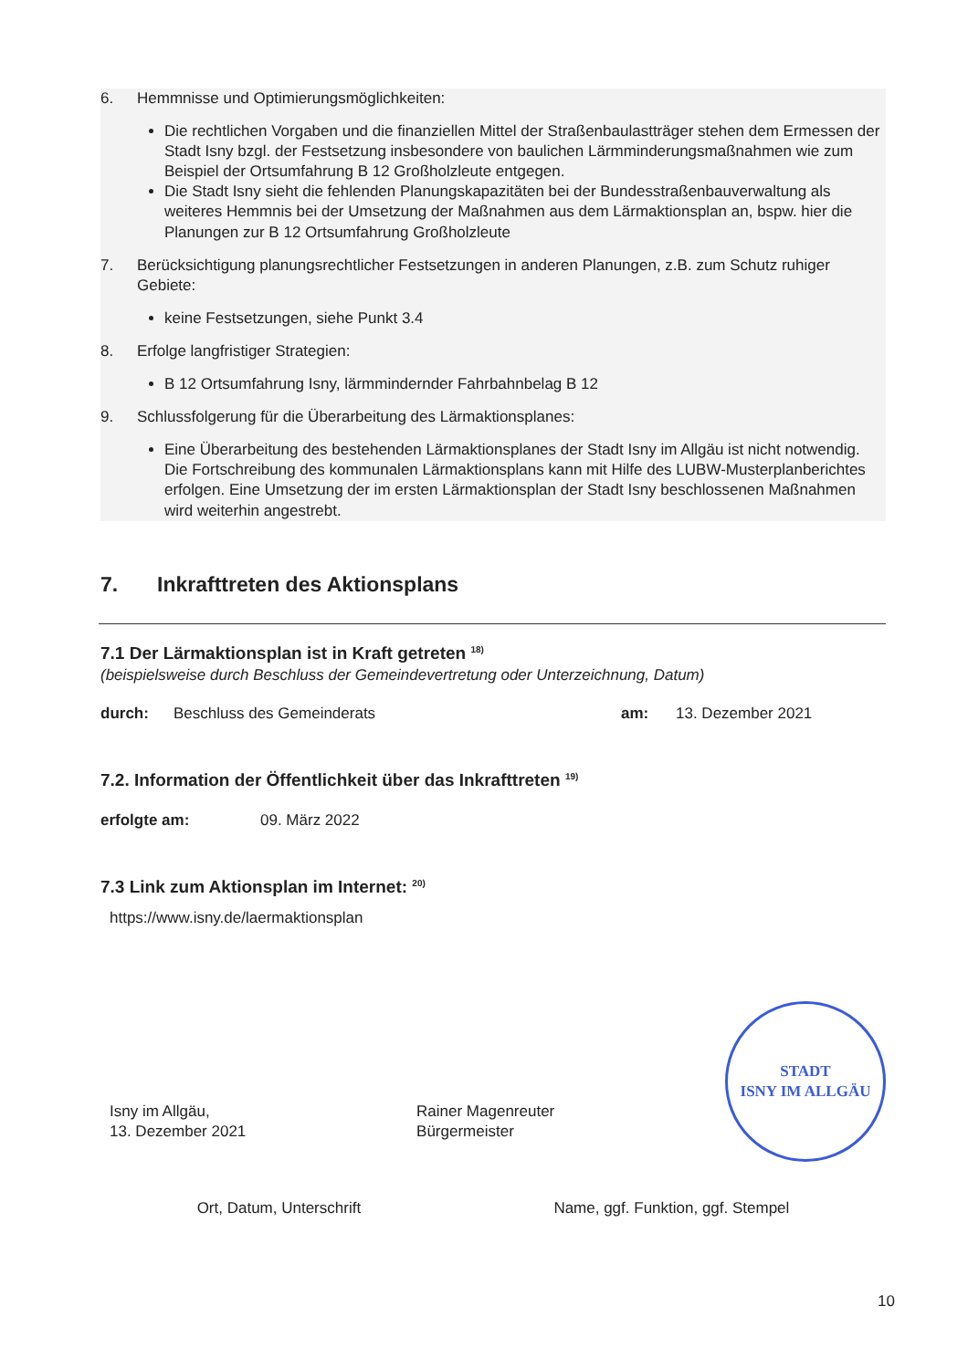6. Hemmnisse und Optimierungsmöglichkeiten:
Die rechtlichen Vorgaben und die finanziellen Mittel der Straßenbaulastträger stehen dem Ermessen der Stadt Isny bzgl. der Festsetzung insbesondere von baulichen Lärmminderungsmaßnahmen wie zum Beispiel der Ortsumfahrung B 12 Großholzleute entgegen.
Die Stadt Isny sieht die fehlenden Planungskapazitäten bei der Bundesstraßenbauverwaltung als weiteres Hemmnis bei der Umsetzung der Maßnahmen aus dem Lärmaktionsplan an, bspw. hier die Planungen zur B 12 Ortsumfahrung Großholzleute
7. Berücksichtigung planungsrechtlicher Festsetzungen in anderen Planungen, z.B. zum Schutz ruhiger Gebiete:
keine Festsetzungen, siehe Punkt 3.4
8. Erfolge langfristiger Strategien:
B 12 Ortsumfahrung Isny, lärmmindernder Fahrbahnbelag B 12
9. Schlussfolgerung für die Überarbeitung des Lärmaktionsplanes:
Eine Überarbeitung des bestehenden Lärmaktionsplanes der Stadt Isny im Allgäu ist nicht notwendig. Die Fortschreibung des kommunalen Lärmaktionsplans kann mit Hilfe des LUBW-Musterplanberichtes erfolgen. Eine Umsetzung der im ersten Lärmaktionsplan der Stadt Isny beschlossenen Maßnahmen wird weiterhin angestrebt.
7. Inkrafttreten des Aktionsplans
7.1 Der Lärmaktionsplan ist in Kraft getreten <sup>18)</sup>
(beispielsweise durch Beschluss der Gemeindevertretung oder Unterzeichnung, Datum)
durch: Beschluss des Gemeinderats am: 13. Dezember 2021
7.2. Information der Öffentlichkeit über das Inkrafttreten <sup>19)</sup>
erfolgte am: 09. März 2022
7.3 Link zum Aktionsplan im Internet: <sup>20)</sup>
https://www.isny.de/laermaktionsplan
Isny im Allgäu,
13. Dezember 2021
Rainer Magenreuter
Bürgermeister
STADT
ISNY IM ALLGÄU
Ort, Datum, Unterschrift Name, ggf. Funktion, ggf. Stempel
10